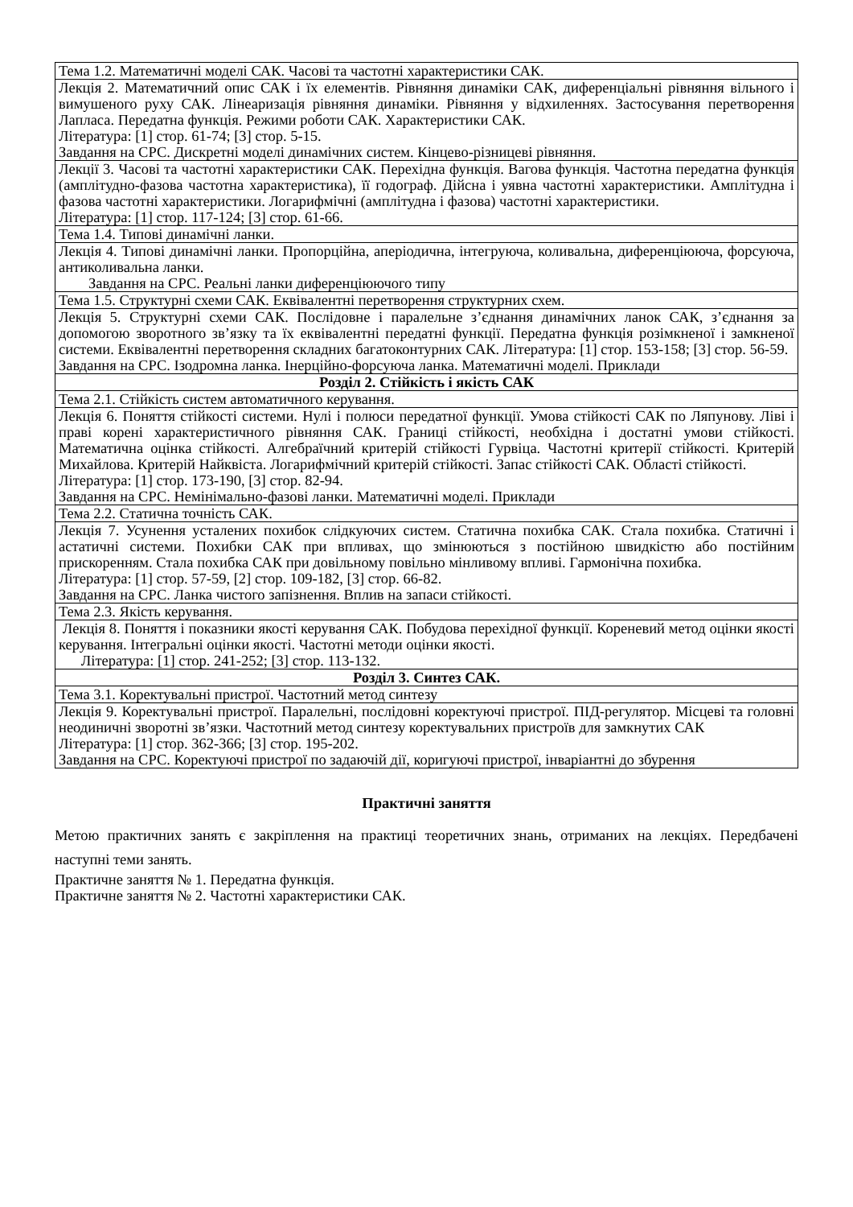| Тема 1.2. Математичні моделі САК. Часові та частотні характеристики САК. |
| Лекція 2. Математичний опис САК і їх елементів. Рівняння динаміки САК, диференціальні рівняння вільного і вимушеного руху САК. Лінеаризація рівняння динаміки. Рівняння у відхиленнях. Застосування перетворення Лапласа. Передатна функція. Режими роботи САК. Характеристики САК. Література: [1] стор. 61-74; [3] стор. 5-15. Завдання на СРС. Дискретні моделі динамічних систем. Кінцево-різницеві рівняння. |
| Лекції 3. Часові та частотні характеристики САК. Перехідна функція. Вагова функція. Частотна передатна функція (амплітудно-фазова частотна характеристика), її годограф. Дійсна і уявна частотні характеристики. Амплітудна і фазова частотні характеристики. Логарифмічні (амплітудна і фазова) частотні характеристики. Література: [1] стор. 117-124; [3] стор. 61-66. |
| Тема 1.4. Типові динамічні ланки. |
| Лекція 4. Типові динамічні ланки. Пропорційна, аперіодична, інтегруюча, коливальна, диференціююча, форсуюча, антиколивальна ланки. Завдання на СРС. Реальні ланки диференціюючого типу |
| Тема 1.5. Структурні схеми САК. Еквівалентні перетворення структурних схем. |
| Лекція 5. Структурні схеми САК. Послідовне і паралельне з’єднання динамічних ланок САК, з’єднання за допомогою зворотного зв’язку та їх еквівалентні передатні функції. Передатна функція розімкненої і замкненої системи. Еквівалентні перетворення складних багатоконтурних САК. Література: [1] стор. 153-158; [3] стор. 56-59. Завдання на СРС. Ізодромна ланка. Інерційно-форсуюча ланка. Математичні моделі. Приклади |
| Розділ 2. Стійкість і якість САК |
| Тема 2.1. Стійкість систем автоматичного керування. |
| Лекція 6. Поняття стійкості системи. Нулі і полюси передатної функції. Умова стійкості САК по Ляпунову. Ліві і праві корені характеристичного рівняння САК. Границі стійкості, необхідна і достатні умови стійкості. Математична оцінка стійкості. Алгебраїчний критерій стійкості Гурвіца. Частотні критерії стійкості. Критерій Михайлова. Критерій Найквіста. Логарифмічний критерій стійкості. Запас стійкості САК. Області стійкості. Література: [1] стор. 173-190, [3] стор. 82-94. Завдання на СРС. Немінімально-фазові ланки. Математичні моделі. Приклади |
| Тема 2.2. Статична точність САК. |
| Лекція 7. Усунення усталених похибок слідкуючих систем. Статична похибка САК. Стала похибка. Статичні і астатичні системи. Похибки САК при впливах, що змінюються з постійною швидкістю або постійним прискоренням. Стала похибка САК при довільному повільно мінливому впливі. Гармонічна похибка. Література: [1] стор. 57-59, [2] стор. 109-182, [3] стор. 66-82. Завдання на СРС. Ланка чистого запізнення. Вплив на запаси стійкості. |
| Тема 2.3. Якість керування. |
| Лекція 8. Поняття і показники якості керування САК. Побудова перехідної функції. Кореневий метод оцінки якості керування. Інтегральні оцінки якості. Частотні методи оцінки якості. Література: [1] стор. 241-252; [3] стор. 113-132. |
| Розділ 3. Синтез САК. |
| Тема 3.1. Коректувальні пристрої. Частотний метод синтезу |
| Лекція 9. Коректувальні пристрої. Паралельні, послідовні коректуючі пристрої. ПІД-регулятор. Місцеві та головні неодиничні зворотні зв’язки. Частотний метод синтезу коректувальних пристроїв для замкнутих САК Література: [1] стор. 362-366; [3] стор. 195-202. Завдання на СРС. Коректуючі пристрої по задаючій дії, коригуючі пристрої, інваріантні до збурення |
Практичні заняття
Метою практичних занять є закріплення на практиці теоретичних знань, отриманих на лекціях. Передбачені наступні теми занять.
Практичне заняття № 1. Передатна функція.
Практичне заняття № 2. Частотні характеристики САК.